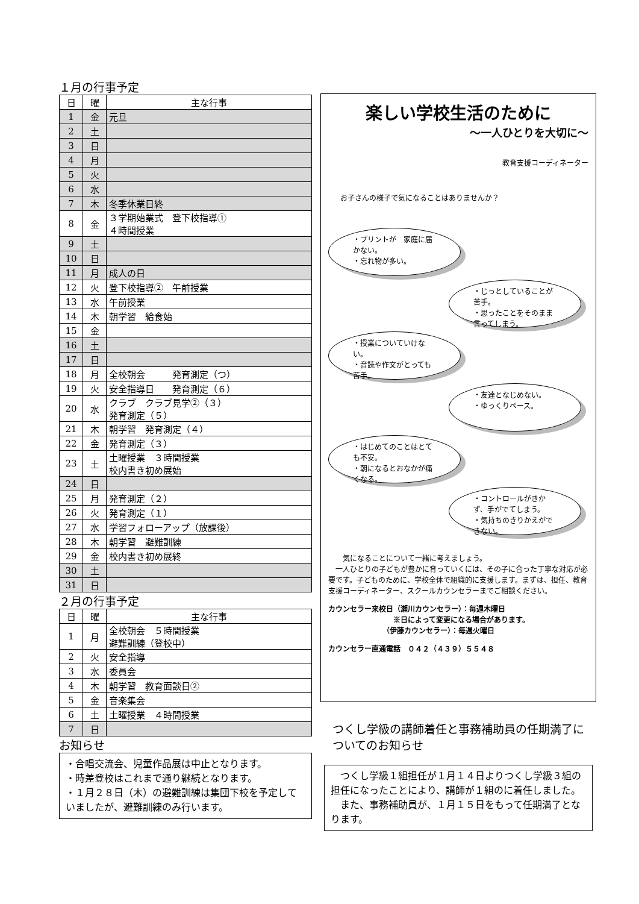１月の行事予定
| 日 | 曜 | 主な行事 |
| --- | --- | --- |
| 1 | 金 | 元旦 |
| 2 | 土 | |
| 3 | 日 | |
| 4 | 月 | |
| 5 | 火 | |
| 6 | 水 | |
| 7 | 木 | 冬季休業日終 |
| 8 | 金 | ３学期始業式 登下校指導① ４時間授業 |
| 9 | 土 | |
| 10 | 日 | |
| 11 | 月 | 成人の日 |
| 12 | 火 | 登下校指導② 午前授業 |
| 13 | 水 | 午前授業 |
| 14 | 木 | 朝学習 給食始 |
| 15 | 金 | |
| 16 | 土 | |
| 17 | 日 | |
| 18 | 月 | 全校朝会 発育測定（つ） |
| 19 | 火 | 安全指導日 発育測定（６） |
| 20 | 水 | クラブ クラブ見学②（３） 発育測定（５） |
| 21 | 木 | 朝学習 発育測定（４） |
| 22 | 金 | 発育測定（３） |
| 23 | 土 | 土曜授業 ３時間授業 校内書き初め展始 |
| 24 | 日 | |
| 25 | 月 | 発育測定（２） |
| 26 | 火 | 発育測定（１） |
| 27 | 水 | 学習フォローアップ（放課後） |
| 28 | 木 | 朝学習 避難訓練 |
| 29 | 金 | 校内書き初め展終 |
| 30 | 土 | |
| 31 | 日 | |
２月の行事予定
| 日 | 曜 | 主な行事 |
| --- | --- | --- |
| 1 | 月 | 全校朝会 ５時間授業 避難訓練（登校中） |
| 2 | 火 | 安全指導 |
| 3 | 水 | 委員会 |
| 4 | 木 | 朝学習 教育面談日② |
| 5 | 金 | 音楽集会 |
| 6 | 土 | 土曜授業 ４時間授業 |
| 7 | 日 | |
お知らせ
・合唱交流会、児童作品展は中止となります。
・時差登校はこれまで通り継続となります。
・１月２８日（木）の避難訓練は集団下校を予定していましたが、避難訓練のみ行います。
楽しい学校生活のために
～一人ひとりを大切に～
教育支援コーディネーター
お子さんの様子で気になることはありませんか？
・プリントが　家庭に届かない。
・忘れ物が多い。
・じっとしていることが苦手。
・思ったことをそのまま言ってしまう。
・授業についていけない。
・音読や作文がとっても苦手。
・友達となじめない。
・ゆっくりペース。
・はじめてのことはとても不安。
・朝になるとおなかが痛くなる。
・コントロールがきかず、手がでてしまう。
・気持ちのきりかえができない。
　　気になることについて一緒に考えましょう。
　一人ひとりの子どもが豊かに育っていくには、その子に合った丁寧な対応が必要です。子どものために、学校全体で組織的に支援します。まずは、担任、教育支援コーディネーター、スクールカウンセラーまでご相談ください。
カウンセラー来校日（瀬川カウンセラー）：毎週木曜日
　　　　　　　　　※日によって変更になる場合があります。
　　　　　　　　（伊藤カウンセラー）：毎週火曜日
カウンセラー直通電話　０４２（４３９）５５４８
つくし学級の講師着任と事務補助員の任期満了についてのお知らせ
　つくし学級１組担任が１月１４日よりつくし学級３組の担任になったことにより、講師が１組のに着任しました。
　また、事務補助員が、１月１５日をもって任期満了となります。